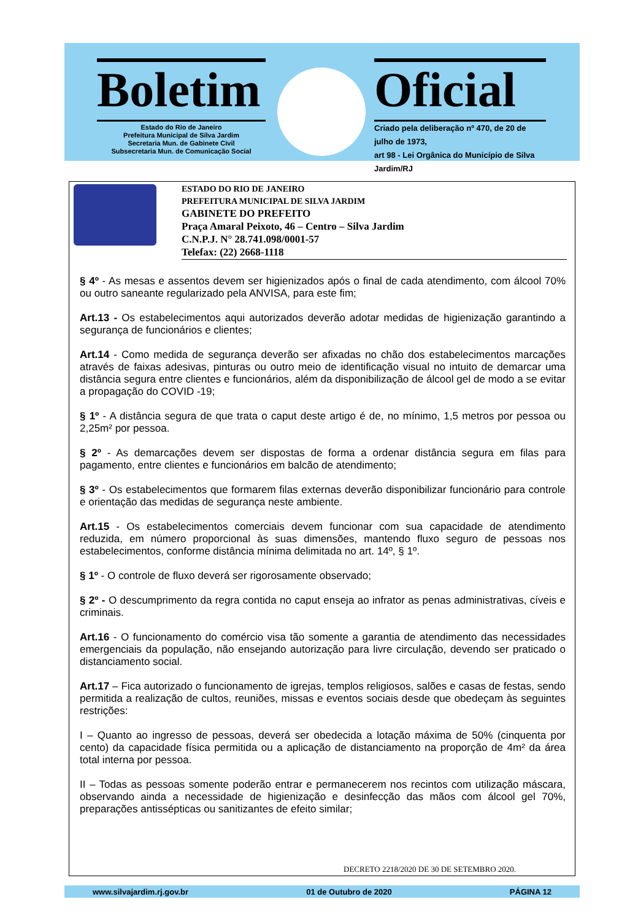Boletim
Estado do Rio de Janeiro
Prefeitura Municipal de Silva Jardim
Secretaria Mun. de Gabinete Civil
Subsecretaria Mun. de Comunicação Social
Oficial
Criado pela deliberação nº 470, de 20 de julho de 1973,
art 98 - Lei Orgânica do Município de Silva Jardim/RJ
ESTADO DO RIO DE JANEIRO
PREFEITURA MUNICIPAL DE SILVA JARDIM
GABINETE DO PREFEITO
Praça Amaral Peixoto, 46 – Centro – Silva Jardim
C.N.P.J. N° 28.741.098/0001-57
Telefax: (22) 2668-1118
§ 4º - As mesas e assentos devem ser higienizados após o final de cada atendimento, com álcool 70% ou outro saneante regularizado pela ANVISA, para este fim;
Art.13 - Os estabelecimentos aqui autorizados deverão adotar medidas de higienização garantindo a segurança de funcionários e clientes;
Art.14 - Como medida de segurança deverão ser afixadas no chão dos estabelecimentos marcações através de faixas adesivas, pinturas ou outro meio de identificação visual no intuito de demarcar uma distância segura entre clientes e funcionários, além da disponibilização de álcool gel de modo a se evitar a propagação do COVID -19;
§ 1º - A distância segura de que trata o caput deste artigo é de, no mínimo, 1,5 metros por pessoa ou 2,25m² por pessoa.
§ 2º - As demarcações devem ser dispostas de forma a ordenar distância segura em filas para pagamento, entre clientes e funcionários em balcão de atendimento;
§ 3º - Os estabelecimentos que formarem filas externas deverão disponibilizar funcionário para controle e orientação das medidas de segurança neste ambiente.
Art.15 - Os estabelecimentos comerciais devem funcionar com sua capacidade de atendimento reduzida, em número proporcional às suas dimensões, mantendo fluxo seguro de pessoas nos estabelecimentos, conforme distância mínima delimitada no art. 14º, § 1º.
§ 1º - O controle de fluxo deverá ser rigorosamente observado;
§ 2º - O descumprimento da regra contida no caput enseja ao infrator as penas administrativas, cíveis e criminais.
Art.16 - O funcionamento do comércio visa tão somente a garantia de atendimento das necessidades emergenciais da população, não ensejando autorização para livre circulação, devendo ser praticado o distanciamento social.
Art.17 – Fica autorizado o funcionamento de igrejas, templos religiosos, salões e casas de festas, sendo permitida a realização de cultos, reuniões, missas e eventos sociais desde que obedeçam às seguintes restrições:
I – Quanto ao ingresso de pessoas, deverá ser obedecida a lotação máxima de 50% (cinquenta por cento) da capacidade física permitida ou a aplicação de distanciamento na proporção de 4m² da área total interna por pessoa.
II – Todas as pessoas somente poderão entrar e permanecerem nos recintos com utilização máscara, observando ainda a necessidade de higienização e desinfecção das mãos com álcool gel 70%, preparações antissépticas ou sanitizantes de efeito similar;
DECRETO 2218/2020 DE 30 DE SETEMBRO 2020.
www.silvajardim.rj.gov.br 01 de Outubro de 2020 PÁGINA 12